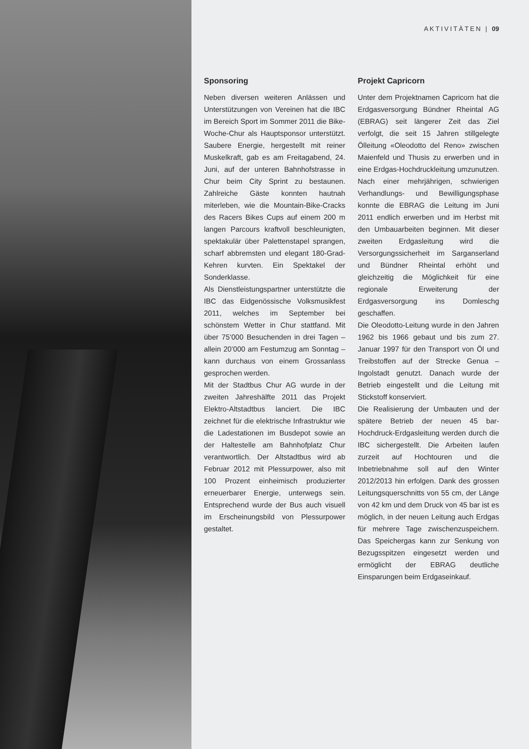AKTIVITÄTEN | 09
Sponsoring
Neben diversen weiteren Anlässen und Unterstützungen von Vereinen hat die IBC im Bereich Sport im Sommer 2011 die Bike-Woche-Chur als Hauptsponsor unterstützt. Saubere Energie, hergestellt mit reiner Muskelkraft, gab es am Freitagabend, 24. Juni, auf der unteren Bahnhofstrasse in Chur beim City Sprint zu bestaunen. Zahlreiche Gäste konnten hautnah miterleben, wie die Mountain-Bike-Cracks des Racers Bikes Cups auf einem 200 m langen Parcours kraftvoll beschleunigten, spektakulär über Palettenstapel sprangen, scharf abbremsten und elegant 180-Grad-Kehren kurvten. Ein Spektakel der Sonderklasse.
Als Dienstleistungspartner unterstützte die IBC das Eidgenössische Volksmusikfest 2011, welches im September bei schönstem Wetter in Chur stattfand. Mit über 75’000 Besuchenden in drei Tagen – allein 20’000 am Festumzug am Sonntag – kann durchaus von einem Grossanlass gesprochen werden.
Mit der Stadtbus Chur AG wurde in der zweiten Jahreshälfte 2011 das Projekt Elektro-Altstadtbus lanciert. Die IBC zeichnet für die elektrische Infrastruktur wie die Ladestationen im Busdepot sowie an der Haltestelle am Bahnhofplatz Chur verantwortlich. Der Altstadtbus wird ab Februar 2012 mit Plessurpower, also mit 100 Prozent einheimisch produzierter erneuerbarer Energie, unterwegs sein. Entsprechend wurde der Bus auch visuell im Erscheinungsbild von Plessurpower gestaltet.
Projekt Capricorn
Unter dem Projektnamen Capricorn hat die Erdgasversorgung Bündner Rheintal AG (EBRAG) seit längerer Zeit das Ziel verfolgt, die seit 15 Jahren stillgelegte Ölleitung «Oleodotto del Reno» zwischen Maienfeld und Thusis zu erwerben und in eine Erdgas-Hochdruckleitung umzunutzen. Nach einer mehrjährigen, schwierigen Verhandlungs- und Bewilligungsphase konnte die EBRAG die Leitung im Juni 2011 endlich erwerben und im Herbst mit den Umbauarbeiten beginnen. Mit dieser zweiten Erdgasleitung wird die Versorgungssicherheit im Sarganserland und Bündner Rheintal erhöht und gleichzeitig die Möglichkeit für eine regionale Erweiterung der Erdgasversorgung ins Domleschg geschaffen.
Die Oleodotto-Leitung wurde in den Jahren 1962 bis 1966 gebaut und bis zum 27. Januar 1997 für den Transport von Öl und Treibstoffen auf der Strecke Genua – Ingolstadt genutzt. Danach wurde der Betrieb eingestellt und die Leitung mit Stickstoff konserviert.
Die Realisierung der Umbauten und der spätere Betrieb der neuen 45 bar-Hochdruck-Erdgasleitung werden durch die IBC sichergestellt. Die Arbeiten laufen zurzeit auf Hochtouren und die Inbetriebnahme soll auf den Winter 2012/2013 hin erfolgen. Dank des grossen Leitungsquerschnitts von 55 cm, der Länge von 42 km und dem Druck von 45 bar ist es möglich, in der neuen Leitung auch Erdgas für mehrere Tage zwischenzuspeichern. Das Speichergas kann zur Senkung von Bezugsspitzen eingesetzt werden und ermöglicht der EBRAG deutliche Einsparungen beim Erdgaseinkauf.